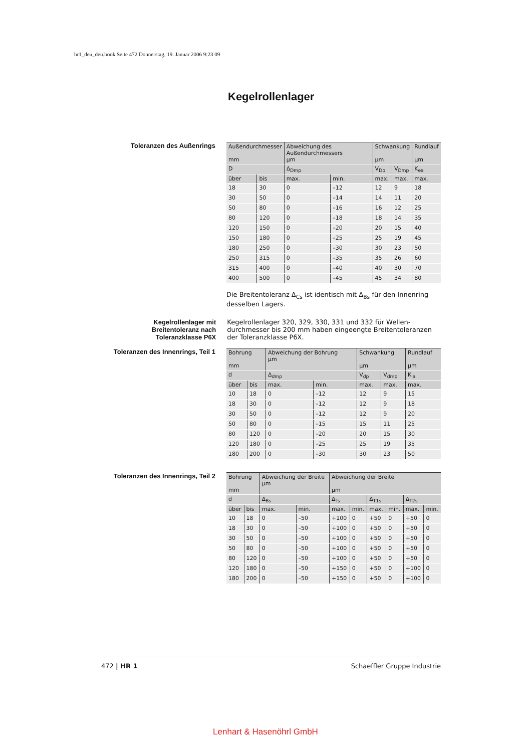hr1_deu_deu.book Seite 472 Donnerstag, 19. Januar 2006 9:23 09
Kegelrollenlager
Toleranzen des Außenrings
| Außendurchmesser mm | | Abweichung des Außendurchmessers µm | | Schwankung µm | | Rundlauf µm |
| --- | --- | --- | --- | --- | --- | --- |
| D | | Δ<sub>Dmp</sub> | | V<sub>Dp</sub> | V<sub>Dmp</sub> | K<sub>ea</sub> |
| über | bis | max. | min. | max. | max. | max. |
| 18 | 30 | 0 | –12 | 12 | 9 | 18 |
| 30 | 50 | 0 | –14 | 14 | 11 | 20 |
| 50 | 80 | 0 | –16 | 16 | 12 | 25 |
| 80 | 120 | 0 | –18 | 18 | 14 | 35 |
| 120 | 150 | 0 | –20 | 20 | 15 | 40 |
| 150 | 180 | 0 | –25 | 25 | 19 | 45 |
| 180 | 250 | 0 | –30 | 30 | 23 | 50 |
| 250 | 315 | 0 | –35 | 35 | 26 | 60 |
| 315 | 400 | 0 | –40 | 40 | 30 | 70 |
| 400 | 500 | 0 | –45 | 45 | 34 | 80 |
Die Breitentoleranz Δ<sub>Cs</sub> ist identisch mit Δ<sub>Bs</sub> für den Innenring desselben Lagers.
Kegelrollenlager mit
Breitentoleranz nach
Toleranzklasse P6X
Kegelrollenlager 320, 329, 330, 331 und 332 für Wellen­durchmesser bis 200 mm haben eingeengte Breitentoleranzen der Toleranzklasse P6X.
Toleranzen des Innenrings, Teil 1
| Bohrung mm | | Abweichung der Bohrung µm | | Schwankung µm | | Rundlauf µm |
| --- | --- | --- | --- | --- | --- | --- |
| d | | Δ<sub>dmp</sub> | | V<sub>dp</sub> | V<sub>dmp</sub> | K<sub>ia</sub> |
| über | bis | max. | min. | max. | max. | max. |
| 10 | 18 | 0 | –12 | 12 | 9 | 15 |
| 18 | 30 | 0 | –12 | 12 | 9 | 18 |
| 30 | 50 | 0 | –12 | 12 | 9 | 20 |
| 50 | 80 | 0 | –15 | 15 | 11 | 25 |
| 80 | 120 | 0 | –20 | 20 | 15 | 30 |
| 120 | 180 | 0 | –25 | 25 | 19 | 35 |
| 180 | 200 | 0 | –30 | 30 | 23 | 50 |
Toleranzen des Innenrings, Teil 2
| Bohrung mm | | Abweichung der Breite µm | | Abweichung der Breite µm | | | | | |
| --- | --- | --- | --- | --- | --- | --- | --- | --- | --- |
| d | | Δ<sub>Bs</sub> | | Δ<sub>Ts</sub> | | Δ<sub>T1s</sub> | | Δ<sub>T2s</sub> | |
| über | bis | max. | min. | max. | min. | max. | min. | max. | min. |
| 10 | 18 | 0 | –50 | +100 | 0 | +50 | 0 | +50 | 0 |
| 18 | 30 | 0 | –50 | +100 | 0 | +50 | 0 | +50 | 0 |
| 30 | 50 | 0 | –50 | +100 | 0 | +50 | 0 | +50 | 0 |
| 50 | 80 | 0 | –50 | +100 | 0 | +50 | 0 | +50 | 0 |
| 80 | 120 | 0 | –50 | +100 | 0 | +50 | 0 | +50 | 0 |
| 120 | 180 | 0 | –50 | +150 | 0 | +50 | 0 | +100 | 0 |
| 180 | 200 | 0 | –50 | +150 | 0 | +50 | 0 | +100 | 0 |
472 | HR 1 Schaeffler Gruppe Industrie
Lenhart & Hasenöhrl GmbH